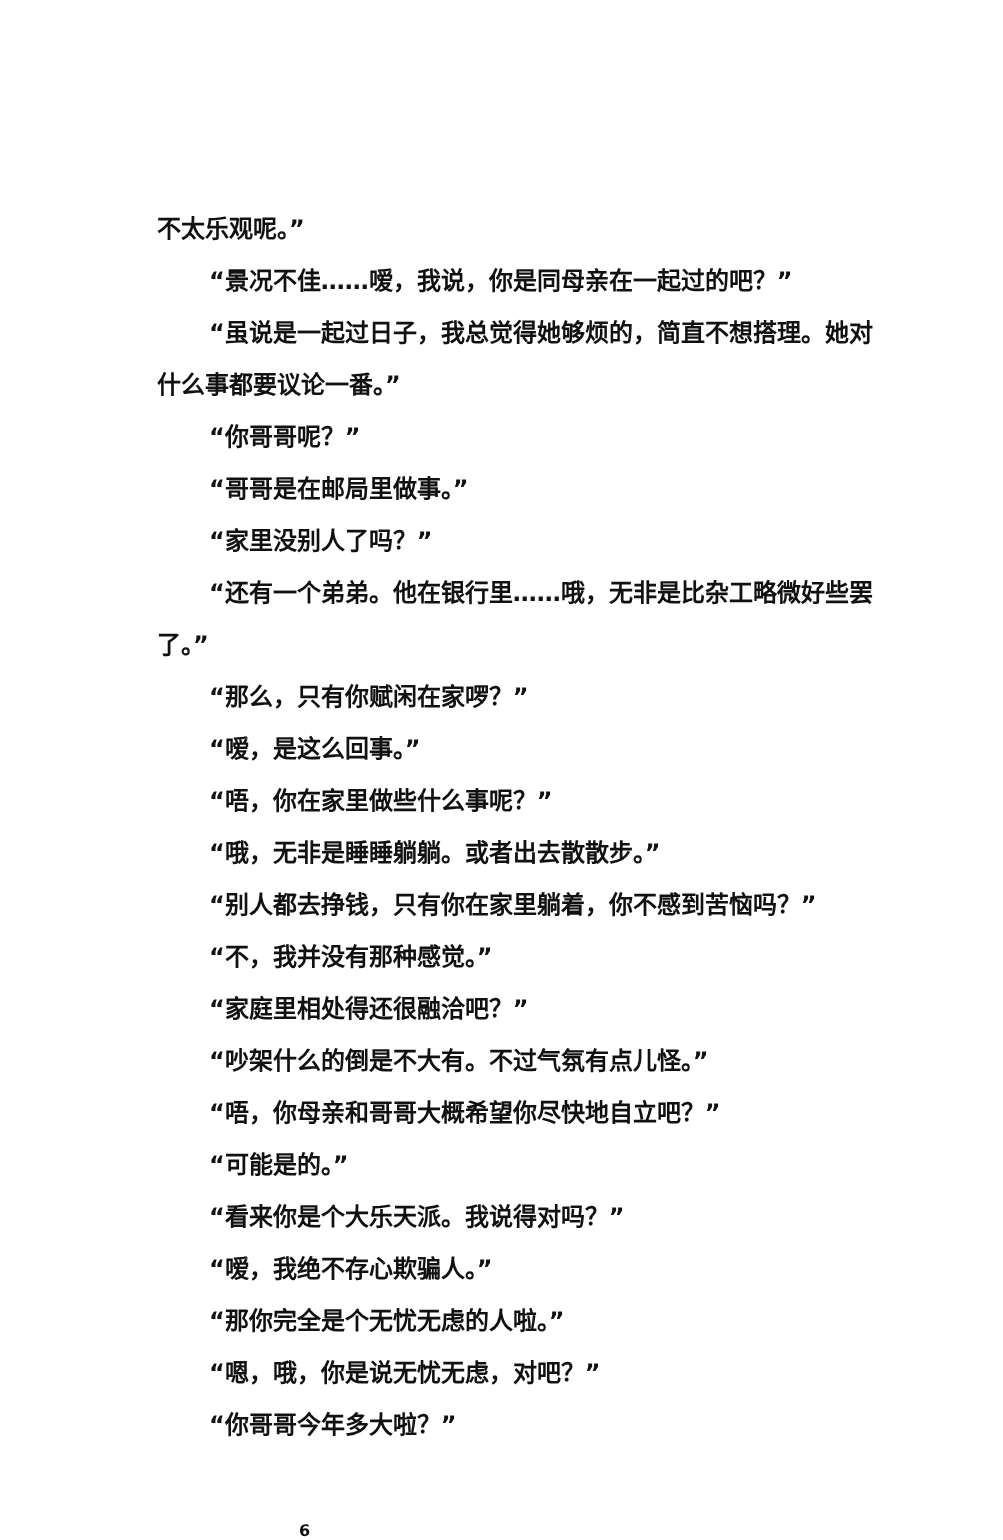不太乐观呢。”
“景况不佳……嗳，我说，你是同母亲在一起过的吧？”
“虽说是一起过日子，我总觉得她够烦的，简直不想搭理。她对什么事都要议论一番。”
“你哥哥呢？”
“哥哥是在邮局里做事。”
“家里没别人了吗？”
“还有一个弟弟。他在银行里……哦，无非是比杂工略微好些罢了。”
“那么，只有你赋闲在家啰？”
“嗳，是这么回事。”
“唔，你在家里做些什么事呢？”
“哦，无非是睡睡躺躺。或者出去散散步。”
“别人都去挣钱，只有你在家里躺着，你不感到苦恼吗？”
“不，我并没有那种感觉。”
“家庭里相处得还很融洽吧？”
“吵架什么的倒是不大有。不过气氛有点儿怪。”
“唔，你母亲和哥哥大概希望你尽快地自立吧？”
“可能是的。”
“看来你是个大乐天派。我说得对吗？”
“嗳，我绝不存心欺骗人。”
“那你完全是个无忧无虑的人啦。”
“嗯，哦，你是说无忧无虑，对吧？”
“你哥哥今年多大啦？”
6